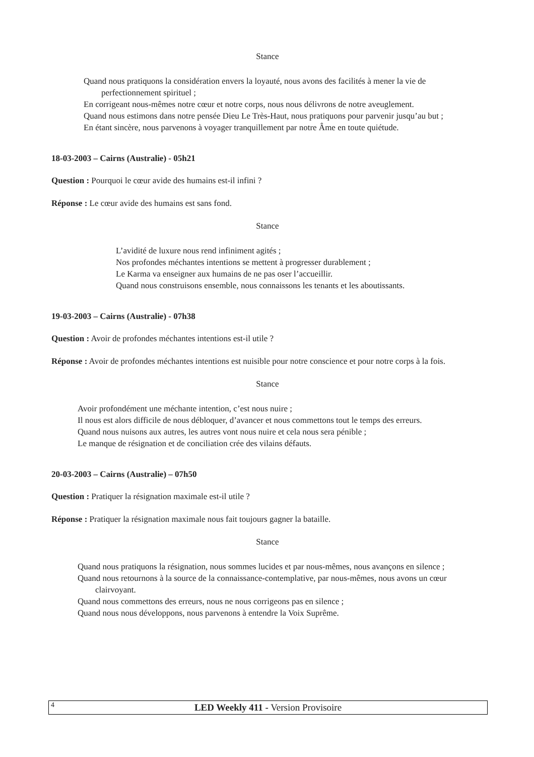Stance
Quand nous pratiquons la considération envers la loyauté, nous avons des facilités à mener la vie de perfectionnement spirituel ;
En corrigeant nous-mêmes notre cœur et notre corps, nous nous délivrons de notre aveuglement.
Quand nous estimons dans notre pensée Dieu Le Très-Haut, nous pratiquons pour parvenir jusqu’au but ;
En étant sincère, nous parvenons à voyager tranquillement par notre Âme en toute quiétude.
18-03-2003 – Cairns (Australie) - 05h21
Question : Pourquoi le cœur avide des humains est-il infini ?
Réponse : Le cœur avide des humains est sans fond.
Stance
L’avidité de luxure nous rend infiniment agités ;
Nos profondes méchantes intentions se mettent à progresser durablement ;
Le Karma va enseigner aux humains de ne pas oser l’accueillir.
Quand nous construisons ensemble, nous connaissons les tenants et les aboutissants.
19-03-2003 – Cairns (Australie) - 07h38
Question : Avoir de profondes méchantes intentions est-il utile ?
Réponse : Avoir de profondes méchantes intentions est nuisible pour notre conscience et pour notre corps à la fois.
Stance
Avoir profondément une méchante intention, c’est nous nuire ;
Il nous est alors difficile de nous débloquer, d’avancer et nous commettons tout le temps des erreurs.
Quand nous nuisons aux autres, les autres vont nous nuire et cela nous sera pénible ;
Le manque de résignation et de conciliation crée des vilains défauts.
20-03-2003 – Cairns (Australie) – 07h50
Question : Pratiquer la résignation maximale est-il utile ?
Réponse : Pratiquer la résignation maximale nous fait toujours gagner la bataille.
Stance
Quand nous pratiquons la résignation, nous sommes lucides et par nous-mêmes, nous avançons en silence ;
Quand nous retournons à la source de la connaissance-contemplative, par nous-mêmes, nous avons un cœur clairvoyant.
Quand nous commettons des erreurs, nous ne nous corrigeons pas en silence ;
Quand nous nous développons, nous parvenons à entendre la Voix Suprême.
4
LED Weekly 411 - Version Provisoire